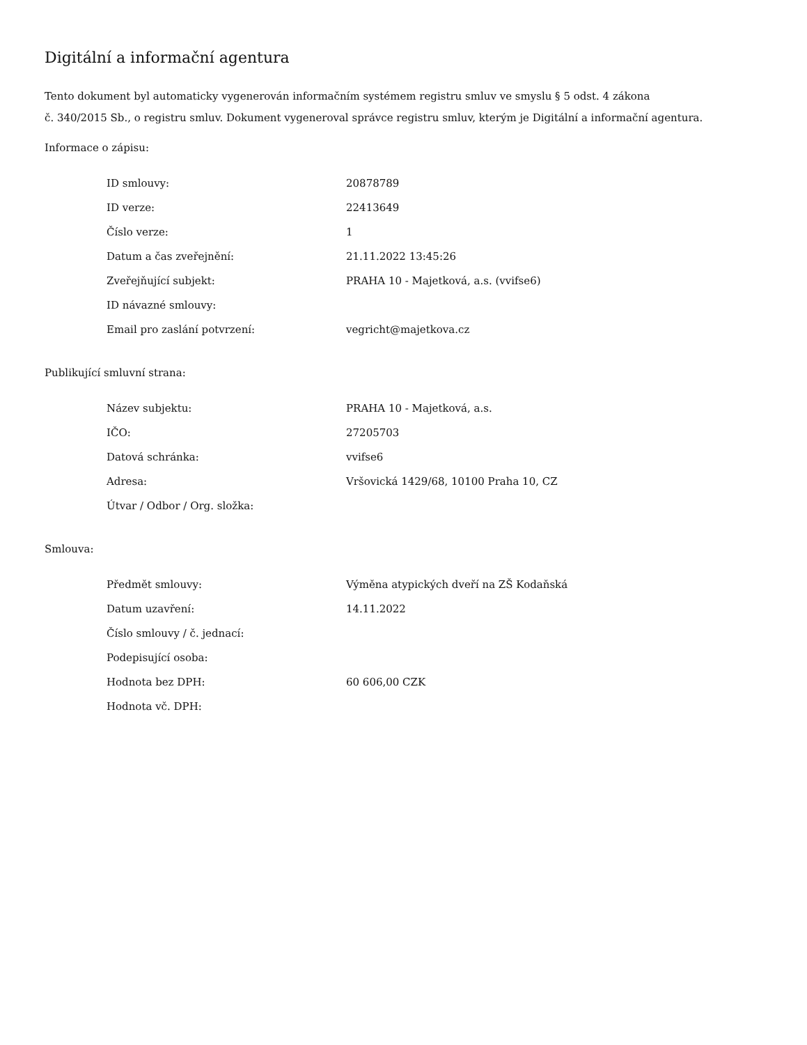Digitální a informační agentura
Tento dokument byl automaticky vygenerován informačním systémem registru smluv ve smyslu § 5 odst. 4 zákona
č. 340/2015 Sb., o registru smluv. Dokument vygeneroval správce registru smluv, kterým je Digitální a informační agentura.
Informace o zápisu:
| ID smlouvy: | 20878789 |
| ID verze: | 22413649 |
| Číslo verze: | 1 |
| Datum a čas zveřejnění: | 21.11.2022 13:45:26 |
| Zveřejňující subjekt: | PRAHA 10 - Majetková, a.s. (vvifse6) |
| ID návazné smlouvy: | |
| Email pro zaslání potvrzení: | vegricht@majetkova.cz |
Publikující smluvní strana:
| Název subjektu: | PRAHA 10 - Majetková, a.s. |
| IČO: | 27205703 |
| Datová schránka: | vvifse6 |
| Adresa: | Vršovická 1429/68, 10100 Praha 10, CZ |
| Útvar / Odbor / Org. složka: | |
Smlouva:
| Předmět smlouvy: | Výměna atypických dveří na ZŠ Kodaňská |
| Datum uzavření: | 14.11.2022 |
| Číslo smlouvy / č. jednací: | |
| Podepisující osoba: | |
| Hodnota bez DPH: | 60 606,00 CZK |
| Hodnota vč. DPH: | |